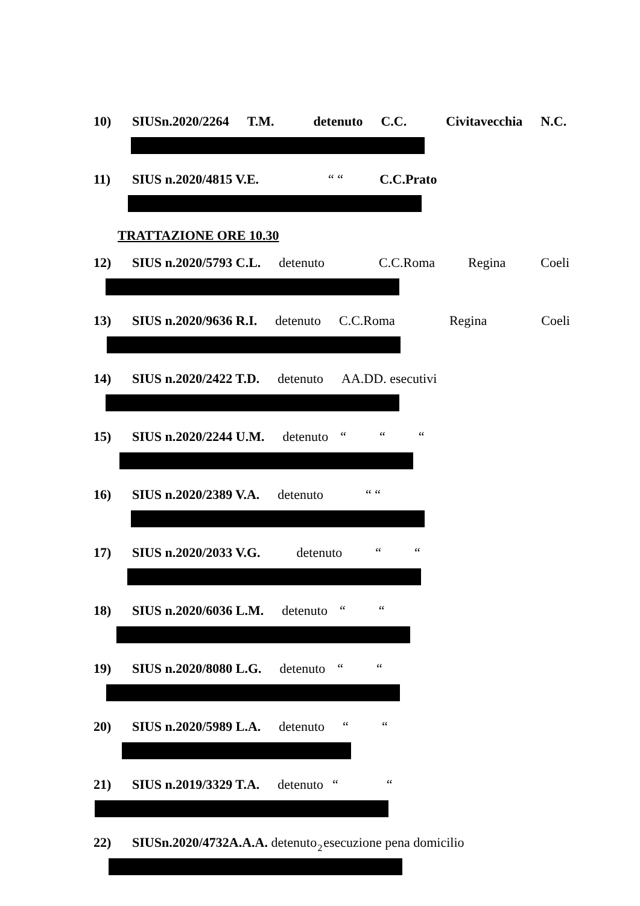10) SIUSn.2020/2264 T.M. detenuto C.C. Civitavecchia N.C.
11) SIUS n.2020/4815 V.E. “ “C.C.Prato
TRATTAZIONE ORE 10.30
12) SIUS n.2020/5793 C.L. detenuto C.C.Roma Regina Coeli
13) SIUS n.2020/9636 R.I. detenuto C.C.Roma Regina Coeli
14) SIUS n.2020/2422 T.D. detenuto AA.DD. esecutivi
15) SIUS n.2020/2244 U.M. detenuto “““
16) SIUS n.2020/2389 V.A. detenuto “ “
17) SIUS n.2020/2033 V.G. detenuto ““
18) SIUS n.2020/6036 L.M. detenuto ““
19) SIUS n.2020/8080 L.G. detenuto ““
20) SIUS n.2020/5989 L.A. detenuto ““
21) SIUS n.2019/3329 T.A. detenuto ““
22) SIUSn.2020/4732A.A.A. detenuto esecuzione pena domicilio
2